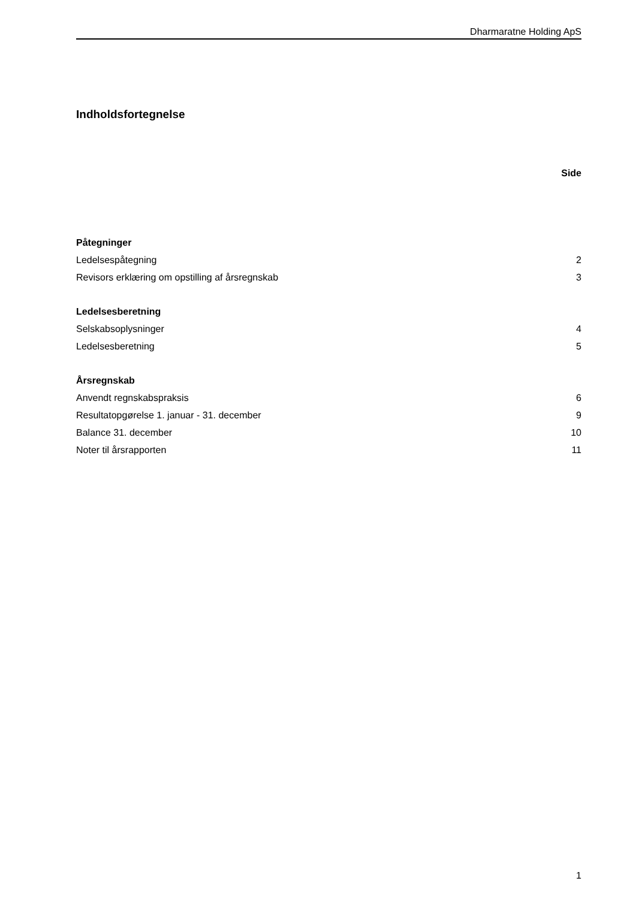Dharmaratne Holding ApS
Indholdsfortegnelse
Side
Påtegninger
Ledelsespåtegning 2
Revisors erklæring om opstilling af årsregnskab 3
Ledelsesberetning
Selskabsoplysninger 4
Ledelsesberetning 5
Årsregnskab
Anvendt regnskabspraksis 6
Resultatopgørelse 1. januar - 31. december 9
Balance 31. december 10
Noter til årsrapporten 11
1